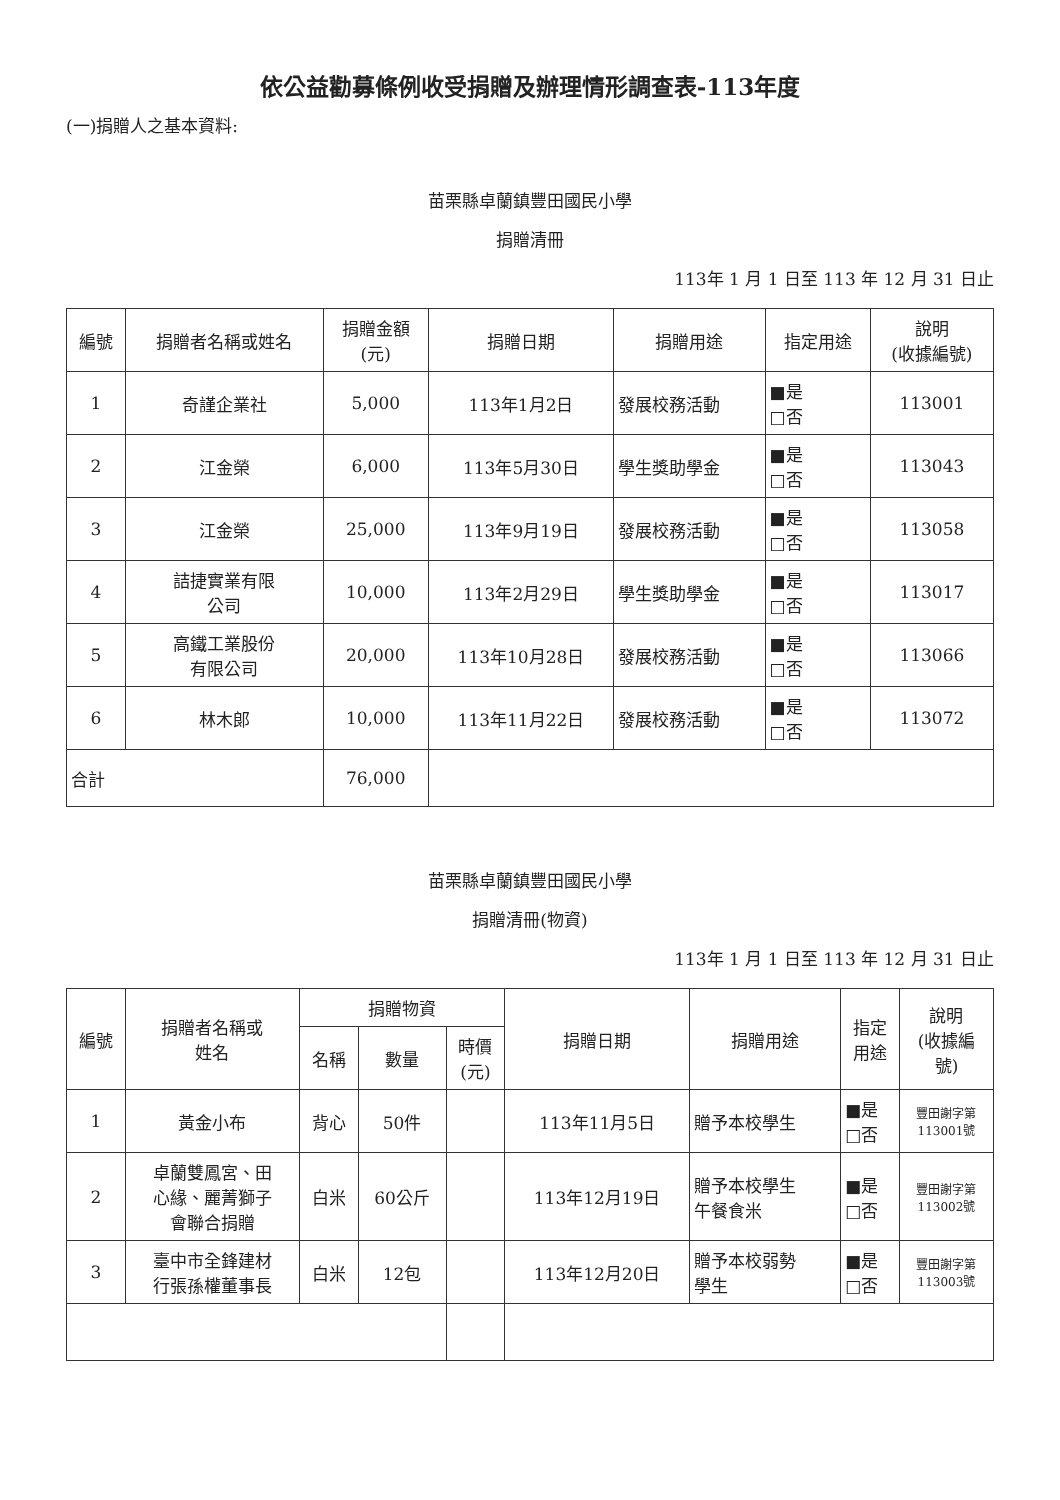依公益勸募條例收受捐贈及辦理情形調查表-113年度
(一)捐贈人之基本資料:
苗栗縣卓蘭鎮豐田國民小學
捐贈清冊
113年 1 月 1 日至 113 年 12 月 31 日止
| 編號 | 捐贈者名稱或姓名 | 捐贈金額 (元) | 捐贈日期 | 捐贈用途 | 指定用途 | 說明 (收據編號) |
| --- | --- | --- | --- | --- | --- | --- |
| 1 | 奇謹企業社 | 5,000 | 113年1月2日 | 發展校務活動 | ■是 □否 | 113001 |
| 2 | 江金榮 | 6,000 | 113年5月30日 | 學生獎助學金 | ■是 □否 | 113043 |
| 3 | 江金榮 | 25,000 | 113年9月19日 | 發展校務活動 | ■是 □否 | 113058 |
| 4 | 詰捷實業有限 公司 | 10,000 | 113年2月29日 | 學生獎助學金 | ■是 □否 | 113017 |
| 5 | 高鐵工業股份 有限公司 | 20,000 | 113年10月28日 | 發展校務活動 | ■是 □否 | 113066 |
| 6 | 林木郎 | 10,000 | 113年11月22日 | 發展校務活動 | ■是 □否 | 113072 |
| 合計 | | 76,000 | | | | |
苗栗縣卓蘭鎮豐田國民小學
捐贈清冊(物資)
113年 1 月 1 日至 113 年 12 月 31 日止
| 編號 | 捐贈者名稱或 姓名 | 捐贈物資 | | | 捐贈日期 | 捐贈用途 | 指定 用途 | 說明 (收據編 號) |
| --- | --- | --- | --- | --- | --- | --- | --- | --- |
| | | 名稱 | 數量 | 時價 (元) | | | | |
| 1 | 黃金小布 | 背心 | 50件 | | 113年11月5日 | 贈予本校學生 | ■是 □否 | 豐田謝字第 113001號 |
| 2 | 卓蘭雙鳳宮、田 心緣、麗菁獅子 會聯合捐贈 | 白米 | 60公斤 | | 113年12月19日 | 贈予本校學生 午餐食米 | ■是 □否 | 豐田謝字第 113002號 |
| 3 | 臺中市全鋒建材 行張孫權董事長 | 白米 | 12包 | | 113年12月20日 | 贈予本校弱勢 學生 | ■是 □否 | 豐田謝字第 113003號 |